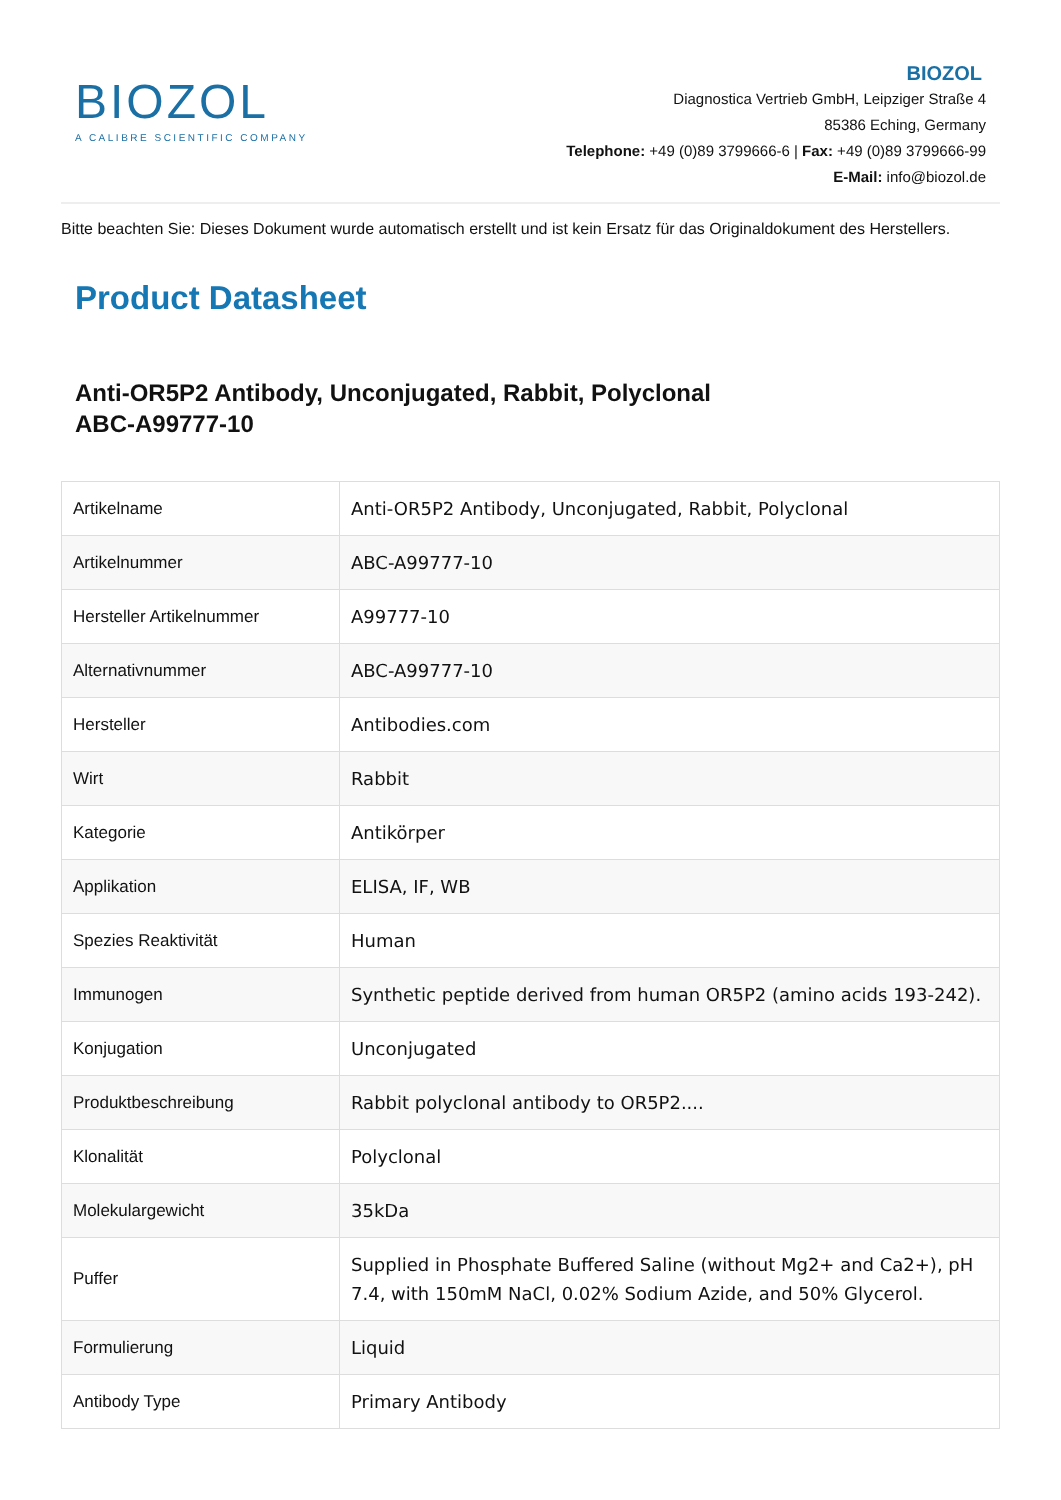BIOZOL
A CALIBRE SCIENTIFIC COMPANY
BIOZOL
Diagnostica Vertrieb GmbH, Leipziger Straße 4
85386 Eching, Germany
Telephone: +49 (0)89 3799666-6 | Fax: +49 (0)89 3799666-99
E-Mail: info@biozol.de
Bitte beachten Sie: Dieses Dokument wurde automatisch erstellt und ist kein Ersatz für das Originaldokument des Herstellers.
Product Datasheet
Anti-OR5P2 Antibody, Unconjugated, Rabbit, Polyclonal
ABC-A99777-10
| Artikelname | Anti-OR5P2 Antibody, Unconjugated, Rabbit, Polyclonal |
| Artikelnummer | ABC-A99777-10 |
| Hersteller Artikelnummer | A99777-10 |
| Alternativnummer | ABC-A99777-10 |
| Hersteller | Antibodies.com |
| Wirt | Rabbit |
| Kategorie | Antikörper |
| Applikation | ELISA, IF, WB |
| Spezies Reaktivität | Human |
| Immunogen | Synthetic peptide derived from human OR5P2 (amino acids 193-242). |
| Konjugation | Unconjugated |
| Produktbeschreibung | Rabbit polyclonal antibody to OR5P2.... |
| Klonalität | Polyclonal |
| Molekulargewicht | 35kDa |
| Puffer | Supplied in Phosphate Buffered Saline (without Mg2+ and Ca2+), pH 7.4, with 150mM NaCl, 0.02% Sodium Azide, and 50% Glycerol. |
| Formulierung | Liquid |
| Antibody Type | Primary Antibody |